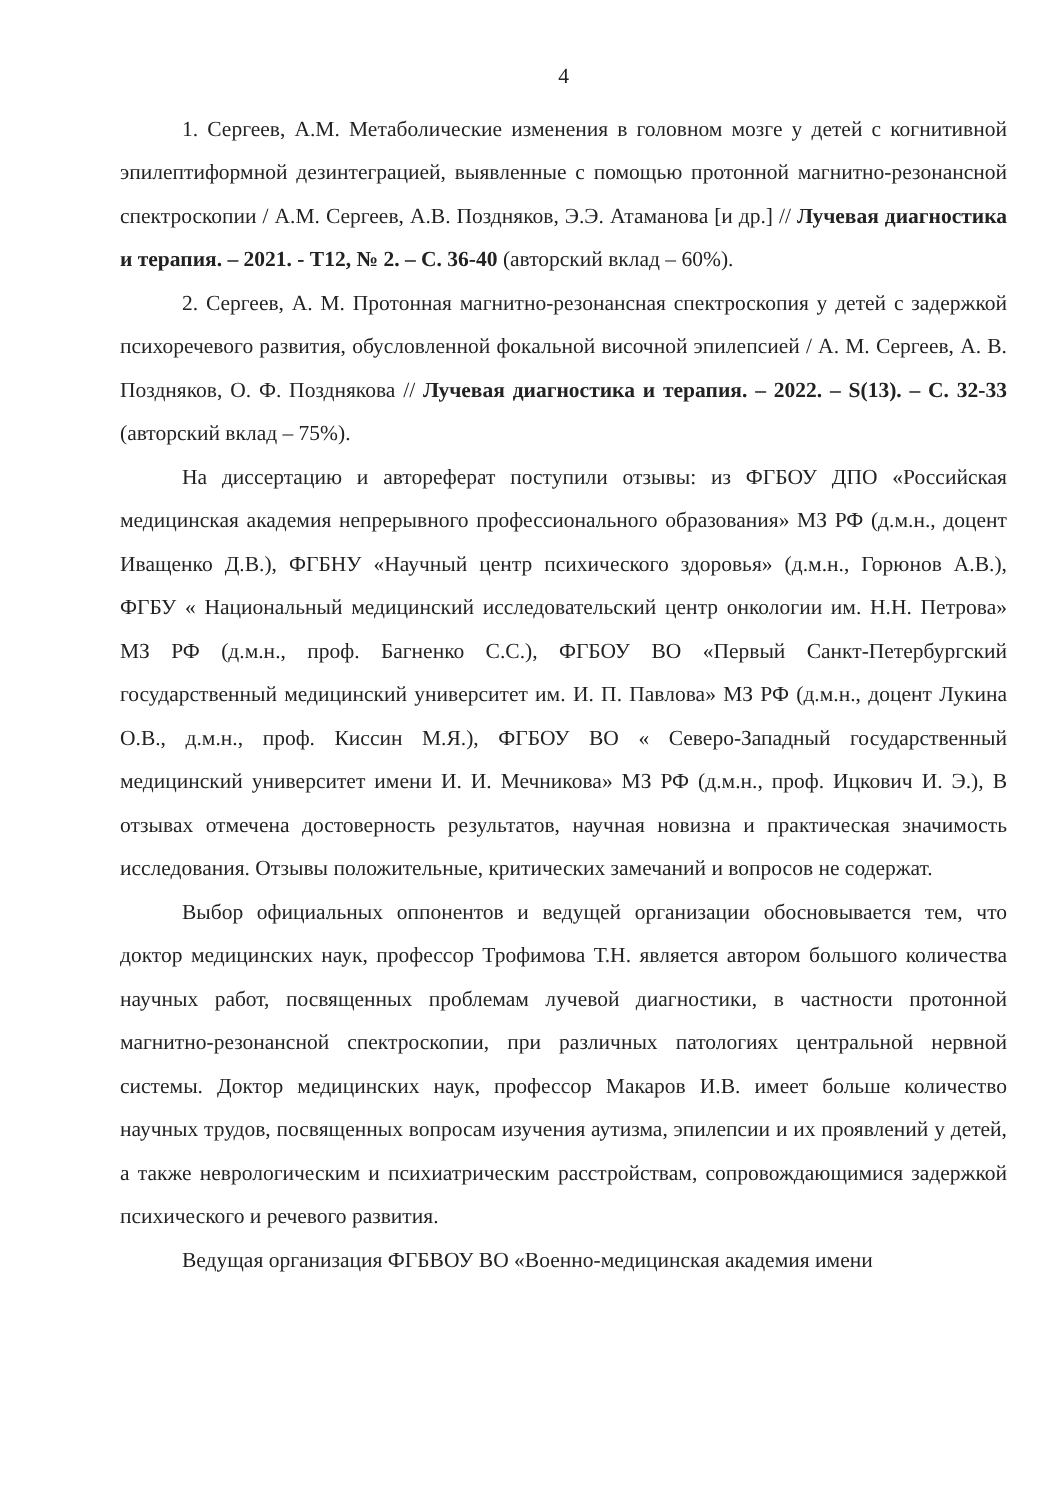4
1. Сергеев, А.М. Метаболические изменения в головном мозге у детей с когнитивной эпилептиформной дезинтеграцией, выявленные с помощью протонной магнитно-резонансной спектроскопии / А.М. Сергеев, А.В. Поздняков, Э.Э. Атаманова [и др.] // Лучевая диагностика и терапия. – 2021. - Т12, № 2. – С. 36-40 (авторский вклад – 60%).
2. Сергеев, А. М. Протонная магнитно-резонансная спектроскопия у детей с задержкой психоречевого развития, обусловленной фокальной височной эпилепсией / А. М. Сергеев, А. В. Поздняков, О. Ф. Позднякова // Лучевая диагностика и терапия. – 2022. – S(13). – С. 32-33 (авторский вклад – 75%).
На диссертацию и автореферат поступили отзывы: из ФГБОУ ДПО «Российская медицинская академия непрерывного профессионального образования» МЗ РФ (д.м.н., доцент Иващенко Д.В.), ФГБНУ «Научный центр психического здоровья» (д.м.н., Горюнов А.В.), ФГБУ « Национальный медицинский исследовательский центр онкологии им. Н.Н. Петрова» МЗ РФ (д.м.н., проф. Багненко С.С.), ФГБОУ ВО «Первый Санкт-Петербургский государственный медицинский университет им. И. П. Павлова» МЗ РФ (д.м.н., доцент Лукина О.В., д.м.н., проф. Киссин М.Я.), ФГБОУ ВО « Северо-Западный государственный медицинский университет имени И. И. Мечникова» МЗ РФ (д.м.н., проф. Ицкович И. Э.), В отзывах отмечена достоверность результатов, научная новизна и практическая значимость исследования. Отзывы положительные, критических замечаний и вопросов не содержат.
Выбор официальных оппонентов и ведущей организации обосновывается тем, что доктор медицинских наук, профессор Трофимова Т.Н. является автором большого количества научных работ, посвященных проблемам лучевой диагностики, в частности протонной магнитно-резонансной спектроскопии, при различных патологиях центральной нервной системы. Доктор медицинских наук, профессор Макаров И.В. имеет больше количество научных трудов, посвященных вопросам изучения аутизма, эпилепсии и их проявлений у детей, а также неврологическим и психиатрическим расстройствам, сопровождающимися задержкой психического и речевого развития.
Ведущая организация ФГБВОУ ВО «Военно-медицинская академия имени